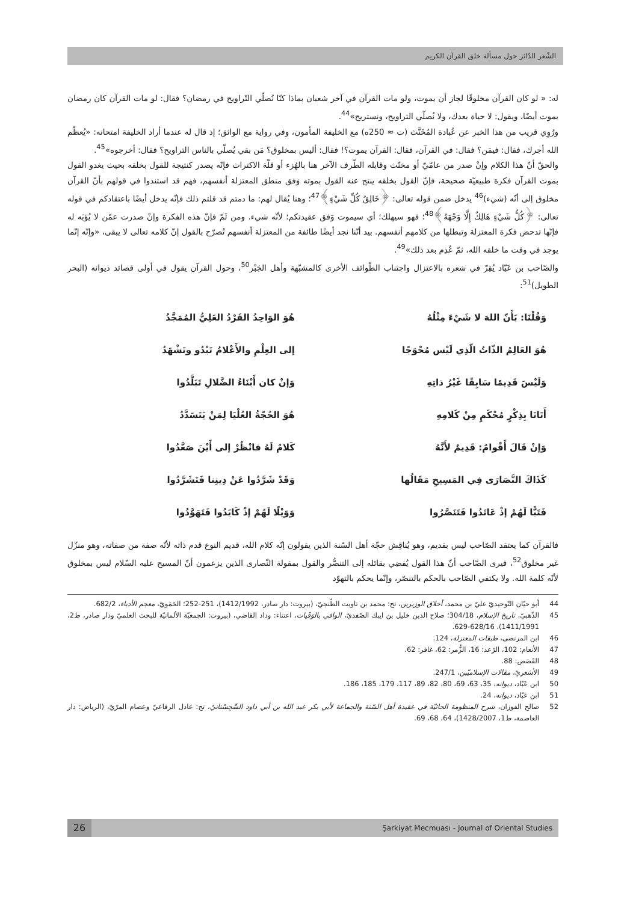الشّعر الدّائر حول مسألة خلق القرآن الكريم
له: « لو كان القرآن مخلوقًا لجاز أن يموت، ولو مات القرآن في آخر شعبان بماذا كنّا نُصلّي التّراويح في رمضان؟ فقال: لو مات القرآن كان رمضان يموت أيضًا، ويقول: لا حياة بعدك، ولا نُصلّي التراويح، ونستريح»<sup>44</sup>.
ورُوِي قريب من هذا الخبر عن عُبادة المُخَنَّث (ت ≈ 250ه) مع الخليفة المأمون، وفي رواية مع الواثق؛ إذ قال له عندما أراد الخليفة امتحانه: «يُعظّم الله أجرك، فقال: فيمَن؟ فقال: في القرآن، فقال: القرآن يموت؟! فقال: أليس بمخلوق؟ مَن بقي يُصلّي بالناس التراويح؟ فقال: أخرجوه»<sup>45</sup>.
والحقّ أنّ هذا الكلام وإنْ صدر من عامّيّ أو مخنّث وقابله الطّرف الآخر هنا بالهُزء أو قلّة الاكتراث فإنّه يصدر كنتيجة للقول بخلقه بحيث يغدو القول بموت القرآن فكرة طبيعيّة صحيحة، فإنّ القول بخلقه ينتج عنه القول بموته وَفق منطق المعتزلة أنفسهم، فهم قد استندوا في قولهم بأنّ القرآن مخلوق إلى أنّه (شيء)<sup>46</sup> يدخل ضمن قوله تعالى: ﴿خَالِقُ كُلِّ شَيْءٍ﴾<sup>47</sup>؛ وهنا يُقال لهم: ما دمتم قد قلتم ذلك فإنّه يدخل أيضًا باعتقادكم في قوله تعالى: ﴿كُلُّ شَيْءٍ هَالِكٌ إِلَّا وَجْهَهُ﴾<sup>48</sup>؛ فهو سيهلك؛ أي سيموت وَفق عقيدتكم؛ لأنّه شيء. ومن ثَمّ فإنّ هذه الفكرة وإنْ صدرت عمّن لا يُؤبَه له فإنّها تدحض فكرة المعتزلة وتبطلها من كلامهم أنفسهم. بيد أنّنا نجد أيضًا طائفة من المعتزلة أنفسهم تُصرّح بالقول إنّ كلامه تعالى لا يبقى، «وإنّه إنّما يوجد في وقت ما خلقه الله، ثمّ عُدِم بعد ذلك»<sup>49</sup>.
والصّاحب بن عَبّاد يُقِرّ في شعره بالاعتزال واجتناب الطّوائف الأخرى كالمشبّهة وأهل الجَبْر<sup>50</sup>، وحول القرآن يقول في أولى قصائد ديوانه (البحر الطويل)<sup>51</sup>:
وَقُلْنَا: بَأَنّ اللهَ لا شَيْءَ مِثْلُهُ
هُوَ الوَاحِدُ الفَرْدُ العَلِيُّ المُمَجَّدُ
هُوَ العَالِمُ الذّاتُ الّذِي لَيْس مُحْوَجًا
إلى العِلْمِ والأَعْلامُ تَبْدُو وتَشْهَدُ
وَلَيْسَ قَدِيمًا سَابِقًا غَيْرُ ذاتِهِ
وَإنْ كان أَبْنَاءُ الضَّلالِ تَبَلَّدُوا
أَتَانَا بِذِكْرٍ مُحْكَمٍ مِنْ كَلامِهِ
هُوَ الحُجّةُ العُلْيَا لِمَنْ يَتَسَدَّدُ
وَإنْ قَالَ أَقْوامٌ: قَدِيمٌ لأَنَّهُ
كَلامٌ لَهُ فانْظُرْ إلى أَيْنَ صَعَّدُوا
كَذَاكَ النَّصَارَى فِي المَسِيحِ مَقَالُها
وَقَدْ شَرَّدُوا عَنْ دِينِنا فَتَشَرَّدُوا
فَتَبًّا لَهُمْ إذْ عَانَدُوا فَتَنَصَّرُوا
وَوَيْلًا لَهُمْ إذْ كَايَدُوا فَتَهَوَّدُوا
فالقرآن كما يعتقد الصّاحب ليس بقديم، وهو يُناقِش حجّة أهل السّنة الذين يقولون إنّه كلام الله، قديم النوع قدم ذاته لأنّه صفة من صفاته، وهو منزّل غير مخلوق<sup>52</sup>، فيرى الصّاحب أنّ هذا القول يُفضِي بقائله إلى التنصُّر والقول بمقولة النّصارى الذين يزعمون أنّ المسيح عليه السّلام ليس بمخلوق لأنّه كلمة الله. ولا يكتفي الصّاحب بالحكم بالتنصّر، وإنّما يحكم بالتهوّد
44 أبو حيّان التّوحيديّ عليّ بن محمد، أخلاق الوزيرين، تح: محمد بن تاويت الطّنجيّ، (بيروت: دار صادر، 1412/1992)، 251-252؛ الحَمَويّ، معجم الأدباء، 682/2.
45 الذّهبيّ، تاريخ الإسلام، 304/18؛ صلاح الدين خليل بن ايبك الصّفديّ، الوافي بالوَفَيات، اعتناء: وداد القاضي، (بيروت: الجمعيّة الألمانيّة للبحث العلميّ ودار صادر، ط2، 1411/1991)، 628/16-629.
46 ابن المرتضى، طبقات المعتزلة، 124.
47 الأنعام: 102، الرّعد: 16، الزُّمر: 62، غافر: 62.
48 القَصَص: 88.
49 الأشعريّ، مقالات الإسلاميّين، 247/1.
50 ابن عَبّاد، ديوانه، 35، 63، 69، 80، 82، 89، 117، 179، 185، 186.
51 ابن عَبّاد، ديوانه، 24.
52 صالح الفوزان، شرح المنظومة الحائيّة في عقيدة أهل السّنة والجماعة لأبي بكر عبد الله بن أبي داود السِّجِسْتانيّ، تح: عادل الرفاعيّ وعصام المرّيّ، (الرياض: دار العاصمة، ط1، 1428/2007)، 64، 68، 69.
26 Şarkiyat Mecmuası - Journal of Oriental Studies